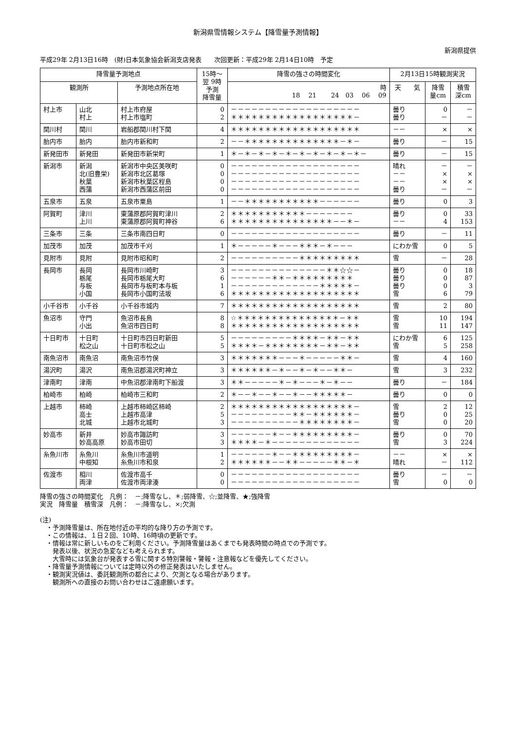新潟県雪情報システム【降雪量予測情報】
新潟県提供
平成29年 2月13日16時　(財)日本気象協会新潟支店発表　　次回更新：平成29年 2月14日10時　予定
| 降雪量予測地点 | | | 15時～ 翌 9時 予測 降雪量 | 降雪の強さの時間変化 | 2月13日15時観測実況 | | |
| --- | --- | --- | --- | --- | --- | --- | --- |
| 観測所 | | 予測地点所在地 | | 時 18 21 24 03 06 09 | 天 気 | 降雪 量cm | 積雪 深cm |
| 村上市 | 山北 村上 | 村上市府屋 村上市塩町 | 0 2 | －－－－－－－－－－－－－－－－－－－ ＊＊＊＊＊＊＊＊＊＊＊＊＊＊＊＊＊＊－ | 曇り 曇り | 0 － | － － |
| 関川村 | 関川 | 岩船郡関川村下関 | 4 | ＊＊＊＊＊＊＊＊＊＊＊＊＊＊＊＊＊＊＊ | －－ | × | × |
| 胎内市 | 胎内 | 胎内市新和町 | 2 | －－＊＊＊＊＊＊＊＊＊＊＊＊＊＊－＊－ | 曇り | － | 15 |
| 新発田市 | 新発田 | 新発田市新栄町 | 1 | ＊－＊－＊－＊－＊－＊－＊－＊－＊－＊－ | 曇り | － | 15 |
| 新潟市 | 新潟 北(旧豊栄) 秋葉 西蒲 | 新潟市中央区美咲町 新潟市北区葛塚 新潟市秋葉区程島 新潟市西蒲区前田 | 0 0 0 0 | －－－－－－－－－－－－－－－－－－－ －－－－－－－－－－－－－－－－－－－ －－－－－－－－－－－－－－－－－－－ －－－－－－－－－－－－－－－－－－－ | 晴れ －－ －－ 曇り | － × × － | － × × － |
| 五泉市 | 五泉 | 五泉市粟島 | 1 | －－＊＊＊＊＊＊＊＊＊＊＊－－－－－－ | 曇り | 0 | 3 |
| 阿賀町 | 津川 上川 | 東蒲原郡阿賀町津川 東蒲原郡阿賀町神谷 | 2 6 | ＊＊＊＊＊＊＊＊＊＊＊－－－－－－－ ＊＊＊＊＊＊＊＊＊＊＊＊＊＊＊－－＊－ | 曇り －－ | 0 4 | 33 153 |
| 三条市 | 三条 | 三条市南四日町 | 0 | －－－－－－－－－－－－－－－－－－－ | 曇り | － | 11 |
| 加茂市 | 加茂 | 加茂市千刈 | 1 | ＊－－－－－＊－－－＊＊＊－＊－－－ | にわか雪 | 0 | 5 |
| 見附市 | 見附 | 見附市昭和町 | 2 | －－－－－－－－－－＊＊＊＊＊＊＊＊＊ | 雪 | － | 28 |
| 長岡市 | 長岡 栃尾 与板 小国 | 長岡市川崎町 長岡市栃尾大町 長岡市与板町本与板 長岡市小国町法坂 | 3 6 1 6 | －－－－－－－－－－－－－－＊＊☆☆－ －－－－－－＊＊－＊＊＊＊＊＊＊＊＊ －－－－－－－－－－－－－＊＊＊＊＊－ ＊＊＊＊＊＊＊＊＊＊＊＊＊＊＊＊＊＊＊ | 曇り 曇り 曇り 雪 | 0 0 0 6 | 18 87 3 79 |
| 小千谷市 | 小千谷 | 小千谷市城内 | 7 | ＊＊＊＊＊＊＊＊＊＊＊＊＊＊＊＊＊＊＊ | 雪 | 2 | 80 |
| 魚沼市 | 守門 小出 | 魚沼市長鳥 魚沼市四日町 | 8 8 | ☆＊＊＊＊＊＊＊＊＊＊＊＊＊＊＊－＊＊ ＊＊＊＊＊＊＊＊＊＊＊＊＊＊＊＊＊＊＊ | 雪 雪 | 10 11 | 194 147 |
| 十日町市 | 十日町 松之山 | 十日町市四日町新田 十日町市松之山 | 5 5 | －－－－－－－－－＊＊＊＊－＊＊－＊＊ ＊＊＊＊－＊＊＊＊＊＊＊＊－＊＊－＊＊ | にわか雪 雪 | 6 5 | 125 258 |
| 南魚沼市 | 南魚沼 | 南魚沼市竹俣 | 3 | ＊＊＊＊＊＊＊－－－＊－－－－－＊＊－ | 雪 | 4 | 160 |
| 湯沢町 | 湯沢 | 南魚沼郡湯沢町神立 | 3 | ＊＊＊＊＊＊－＊－－＊－＊－－＊＊－ | 雪 | 3 | 232 |
| 津南町 | 津南 | 中魚沼郡津南町下船渡 | 3 | ＊＊－－－－－＊－＊－－－＊－＊－－ | 曇り | － | 184 |
| 柏崎市 | 柏崎 | 柏崎市三和町 | 2 | ＊－－＊－－＊－－＊－－＊＊＊＊＊－ | 曇り | 0 | 0 |
| 上越市 | 柿崎 高士 北城 | 上越市柿崎区柿崎 上越市高津 上越市北城町 | 2 5 3 | ＊＊＊＊＊＊＊＊＊＊＊＊＊＊＊＊＊＊－ －－－－－－－－－＊＊－＊＊＊＊＊＊－ －－－－－－－－－－＊＊＊＊＊＊＊＊－ | 雪 曇り 雪 | 2 0 0 | 12 25 20 |
| 妙高市 | 新井 妙高高原 | 妙高市諏訪町 妙高市田切 | 3 3 | －－－－－－＊－－＊＊＊＊＊＊＊＊＊－ ＊＊＊＊－＊－－－－－－－－－－－－－ | 曇り 雪 | 0 3 | 70 224 |
| 糸魚川市 | 糸魚川 中根知 | 糸魚川市道明 糸魚川市和泉 | 1 2 | －－－－－－＊－－＊＊＊＊＊＊＊＊＊－ ＊＊＊＊＊＊－－＊＊－－－－－＊＊－＊ | －－ 晴れ | × － | × 112 |
| 佐渡市 | 相川 両津 | 佐渡市高千 佐渡市両津湊 | 0 0 | －－－－－－－－－－－－－－－－－－－ －－－－－－－－－－－－－－－－－－－ | 曇り 雪 | － 0 | － 0 |
降雪の強さの時間変化　凡例：　－;降雪なし、＊;弱降雪、☆;並降雪、★;強降雪
実況　降雪量　積雪深　凡例：　－;降雪なし、×;欠測
(注)
　・予測降雪量は、所在地付近の平均的な降り方の予測です。
　・この情報は、１日２回、10時、16時頃の更新です。
　・情報は常に新しいものをご利用ください。予測降雪量はあくまでも発表時間の時点での予測です。
　　発表以後、状況の急変なども考えられます。
　　大雪時には気象台が発表する雪に関する特別警報・警報・注意報などを優先してください。
　・降雪量予測情報については定時以外の修正発表はいたしません。
　・観測実況値は、委託観測所の都合により、欠測となる場合があります。
　　観測所への直接のお問い合わせはご遠慮願います。